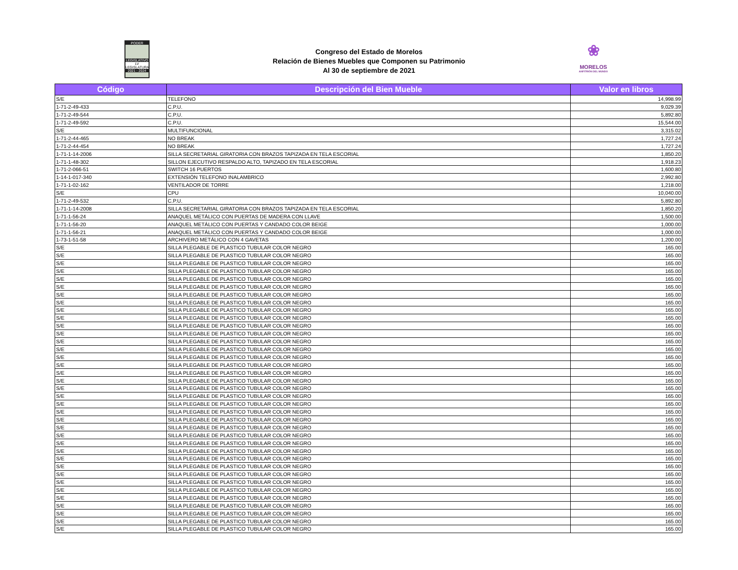PODER
LEGISLATIVO
LV LEGISLATURA
2021 - 2024
Congreso del Estado de Morelos
Relación de Bienes Muebles que Componen su Patrimonio
Al 30 de septiembre de 2021
❀
MORELOS
ANFITRIÓN DEL MUNDO
| Código | Descripción del Bien Mueble | Valor en libros |
| --- | --- | --- |
| S/E | TELEFONO | 14,998.99 |
| 1-71-2-49-433 | C.P.U. | 9,029.39 |
| 1-71-2-49-544 | C.P.U. | 5,892.80 |
| 1-71-2-49-592 | C.P.U. | 15,544.00 |
| S/E | MULTIFUNCIONAL | 3,315.02 |
| 1-71-2-44-465 | NO BREAK | 1,727.24 |
| 1-71-2-44-454 | NO BREAK | 1,727.24 |
| 1-71-1-14-2006 | SILLA SECRETARIAL GIRATORIA CON BRAZOS TAPIZADA EN TELA ESCORIAL | 1,850.20 |
| 1-71-1-48-302 | SILLON EJECUTIVO RESPALDO ALTO, TAPIZADO EN TELA ESCORIAL | 1,918.23 |
| 1-71-2-066-51 | SWITCH 16 PUERTOS | 1,600.80 |
| 1-14-1-017-340 | EXTENSIÓN TELEFONO INALAMBRICO | 2,992.80 |
| 1-71-1-02-162 | VENTILADOR DE TORRE | 1,218.00 |
| S/E | CPU | 10,040.00 |
| 1-71-2-49-532 | C.P.U. | 5,892.80 |
| 1-71-1-14-2008 | SILLA SECRETARIAL GIRATORIA CON BRAZOS TAPIZADA EN TELA ESCORIAL | 1,850.20 |
| 1-71-1-56-24 | ANAQUEL METÁLICO CON PUERTAS DE MADERA CON LLAVE | 1,500.00 |
| 1-71-1-56-20 | ANAQUEL METÁLICO CON PUERTAS Y CANDADO COLOR BEIGE | 1,000.00 |
| 1-71-1-56-21 | ANAQUEL METÁLICO CON PUERTAS Y CANDADO COLOR BEIGE | 1,000.00 |
| 1-73-1-51-58 | ARCHIVERO METÁLICO CON 4 GAVETAS | 1,200.00 |
| S/E | SILLA PLEGABLE DE PLASTICO TUBULAR COLOR NEGRO | 165.00 |
| S/E | SILLA PLEGABLE DE PLASTICO TUBULAR COLOR NEGRO | 165.00 |
| S/E | SILLA PLEGABLE DE PLASTICO TUBULAR COLOR NEGRO | 165.00 |
| S/E | SILLA PLEGABLE DE PLASTICO TUBULAR COLOR NEGRO | 165.00 |
| S/E | SILLA PLEGABLE DE PLASTICO TUBULAR COLOR NEGRO | 165.00 |
| S/E | SILLA PLEGABLE DE PLASTICO TUBULAR COLOR NEGRO | 165.00 |
| S/E | SILLA PLEGABLE DE PLASTICO TUBULAR COLOR NEGRO | 165.00 |
| S/E | SILLA PLEGABLE DE PLASTICO TUBULAR COLOR NEGRO | 165.00 |
| S/E | SILLA PLEGABLE DE PLASTICO TUBULAR COLOR NEGRO | 165.00 |
| S/E | SILLA PLEGABLE DE PLASTICO TUBULAR COLOR NEGRO | 165.00 |
| S/E | SILLA PLEGABLE DE PLASTICO TUBULAR COLOR NEGRO | 165.00 |
| S/E | SILLA PLEGABLE DE PLASTICO TUBULAR COLOR NEGRO | 165.00 |
| S/E | SILLA PLEGABLE DE PLASTICO TUBULAR COLOR NEGRO | 165.00 |
| S/E | SILLA PLEGABLE DE PLASTICO TUBULAR COLOR NEGRO | 165.00 |
| S/E | SILLA PLEGABLE DE PLASTICO TUBULAR COLOR NEGRO | 165.00 |
| S/E | SILLA PLEGABLE DE PLASTICO TUBULAR COLOR NEGRO | 165.00 |
| S/E | SILLA PLEGABLE DE PLASTICO TUBULAR COLOR NEGRO | 165.00 |
| S/E | SILLA PLEGABLE DE PLASTICO TUBULAR COLOR NEGRO | 165.00 |
| S/E | SILLA PLEGABLE DE PLASTICO TUBULAR COLOR NEGRO | 165.00 |
| S/E | SILLA PLEGABLE DE PLASTICO TUBULAR COLOR NEGRO | 165.00 |
| S/E | SILLA PLEGABLE DE PLASTICO TUBULAR COLOR NEGRO | 165.00 |
| S/E | SILLA PLEGABLE DE PLASTICO TUBULAR COLOR NEGRO | 165.00 |
| S/E | SILLA PLEGABLE DE PLASTICO TUBULAR COLOR NEGRO | 165.00 |
| S/E | SILLA PLEGABLE DE PLASTICO TUBULAR COLOR NEGRO | 165.00 |
| S/E | SILLA PLEGABLE DE PLASTICO TUBULAR COLOR NEGRO | 165.00 |
| S/E | SILLA PLEGABLE DE PLASTICO TUBULAR COLOR NEGRO | 165.00 |
| S/E | SILLA PLEGABLE DE PLASTICO TUBULAR COLOR NEGRO | 165.00 |
| S/E | SILLA PLEGABLE DE PLASTICO TUBULAR COLOR NEGRO | 165.00 |
| S/E | SILLA PLEGABLE DE PLASTICO TUBULAR COLOR NEGRO | 165.00 |
| S/E | SILLA PLEGABLE DE PLASTICO TUBULAR COLOR NEGRO | 165.00 |
| S/E | SILLA PLEGABLE DE PLASTICO TUBULAR COLOR NEGRO | 165.00 |
| S/E | SILLA PLEGABLE DE PLASTICO TUBULAR COLOR NEGRO | 165.00 |
| S/E | SILLA PLEGABLE DE PLASTICO TUBULAR COLOR NEGRO | 165.00 |
| S/E | SILLA PLEGABLE DE PLASTICO TUBULAR COLOR NEGRO | 165.00 |
| S/E | SILLA PLEGABLE DE PLASTICO TUBULAR COLOR NEGRO | 165.00 |
| S/E | SILLA PLEGABLE DE PLASTICO TUBULAR COLOR NEGRO | 165.00 |
| S/E | SILLA PLEGABLE DE PLASTICO TUBULAR COLOR NEGRO | 165.00 |